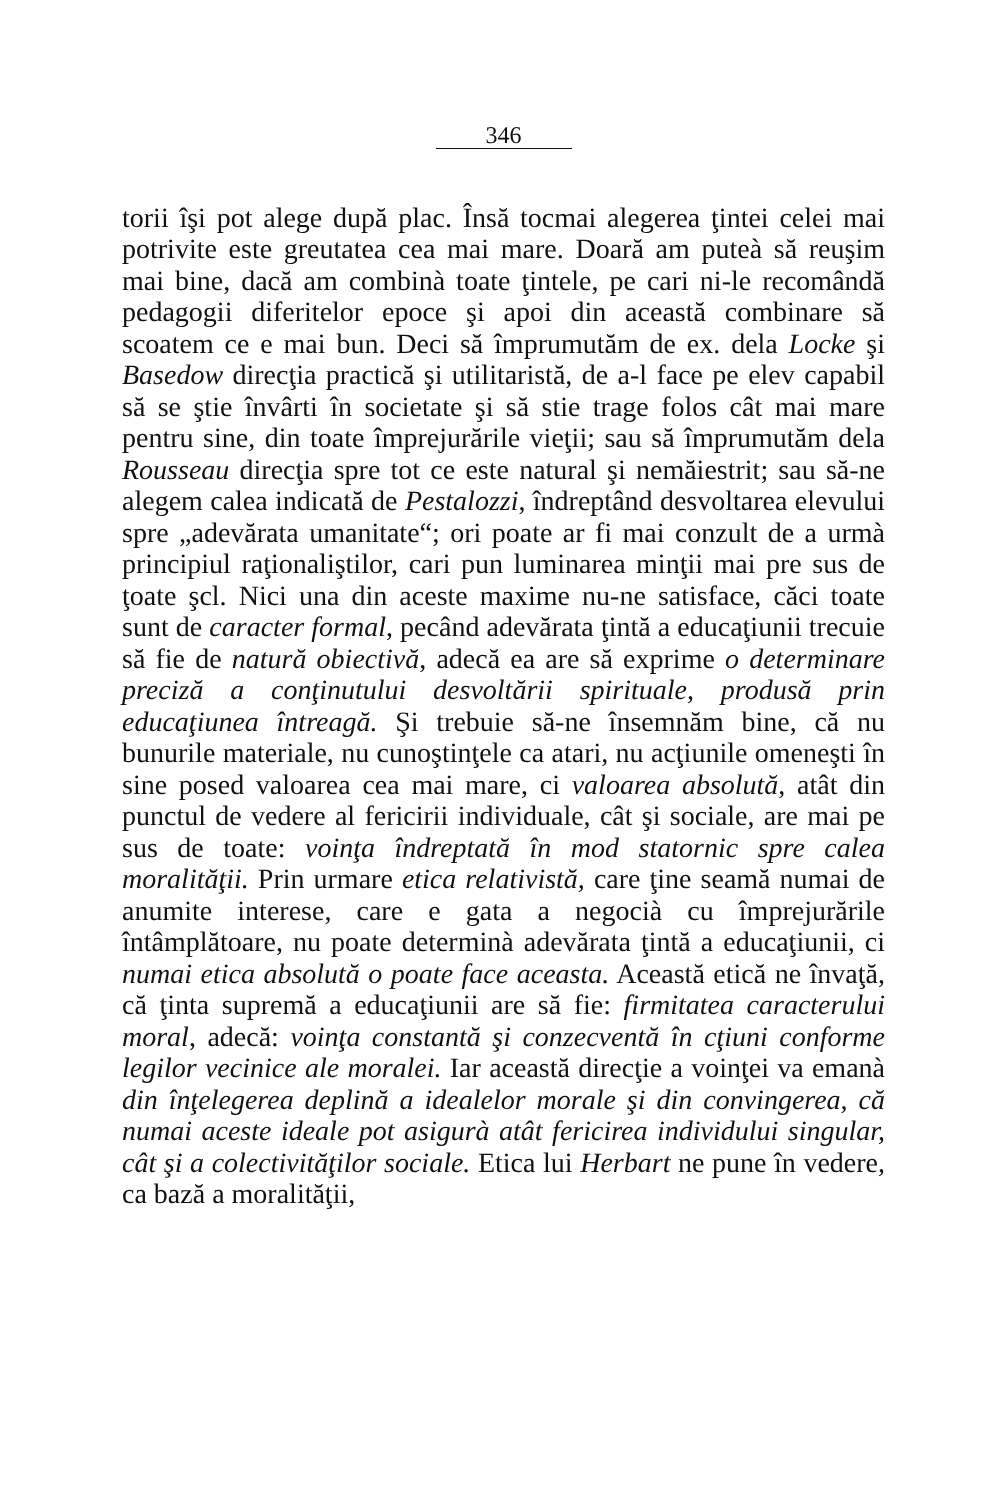346
torii îşi pot alege după plac. Însă tocmai alegerea ţintei celei mai potrivite este greutatea cea mai mare. Doară am puteà să reuşim mai bine, dacă am combinà toate ţintele, pe cari ni-le recomândă pedagogii diferitelor epoce şi apoi din această combinare să scoatem ce e mai bun. Deci să împrumutăm de ex. dela Locke şi Basedow direcţia practică şi utilitaristă, de a-l face pe elev capabil să se ştie învârti în societate şi să stie trage folos cât mai mare pentru sine, din toate împrejurările vieţii; sau să împrumutăm dela Rousseau direcţia spre tot ce este natural şi nemăiestrit; sau să-ne alegem calea indicată de Pestalozzi, îndreptând desvoltarea elevului spre „adevărata umanitate“; ori poate ar fi mai conzult de a urmà principiul raţionaliştilor, cari pun luminarea minţii mai pre sus de ţoate şcl. Nici una din aceste maxime nu-ne satisface, căci toate sunt de caracter formal, pecând adevărata ţintă a educaţiunii trecuie să fie de natură obiectivă, adecă ea are să exprime o determinare preciză a conţinutului desvoltării spirituale, produsă prin educaţiunea întreagă. Şi trebuie să-ne însemnăm bine, că nu bunurile materiale, nu cunoştinţele ca atari, nu acţiunile omeneşti în sine posed valoarea cea mai mare, ci valoarea absolută, atât din punctul de vedere al fericirii individuale, cât şi sociale, are mai pe sus de toate: voinţa îndreptată în mod statornic spre calea moralităţii. Prin urmare etica relativistă, care ţine seamă numai de anumite interese, care e gata a negocià cu împrejurările întâmplătoare, nu poate determinà adevărata ţintă a educaţiunii, ci numai etica absolută o poate face aceasta. Această etică ne învaţă, că ţinta supremă a educaţiunii are să fie: firmitatea caracterului moral, adecă: voinţa constantă şi conzecventă în cţiuni conforme legilor vecinice ale moralei. Iar această direcţie a voinţei va emanà din înţelegerea deplină a idealelor morale şi din convingerea, că numai aceste ideale pot asigurà atât fericirea individului singular, cât şi a colectivităţilor sociale. Etica lui Herbart ne pune în vedere, ca bază a moralităţii,